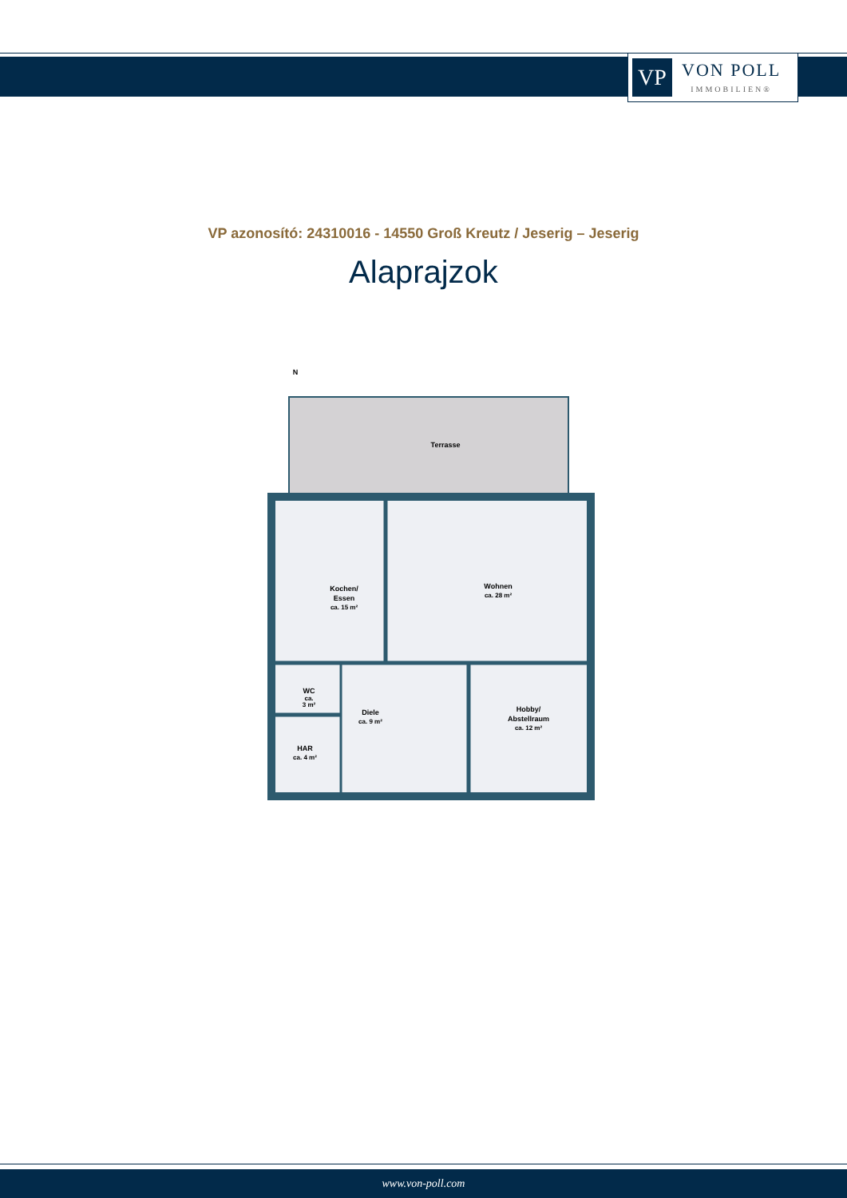VP
VON POLL
IMMOBILIEN®
VP azonosító: 24310016 - 14550 Groß Kreutz / Jeserig – Jeserig
Alaprajzok
N
Terrasse
Kochen/
Essen
ca. 15 m²
Wohnen
ca. 28 m²
WC
ca.
3 m²
Diele
ca. 9 m²
Hobby/
Abstellraum
ca. 12 m²
HAR
ca. 4 m²
www.von-poll.com